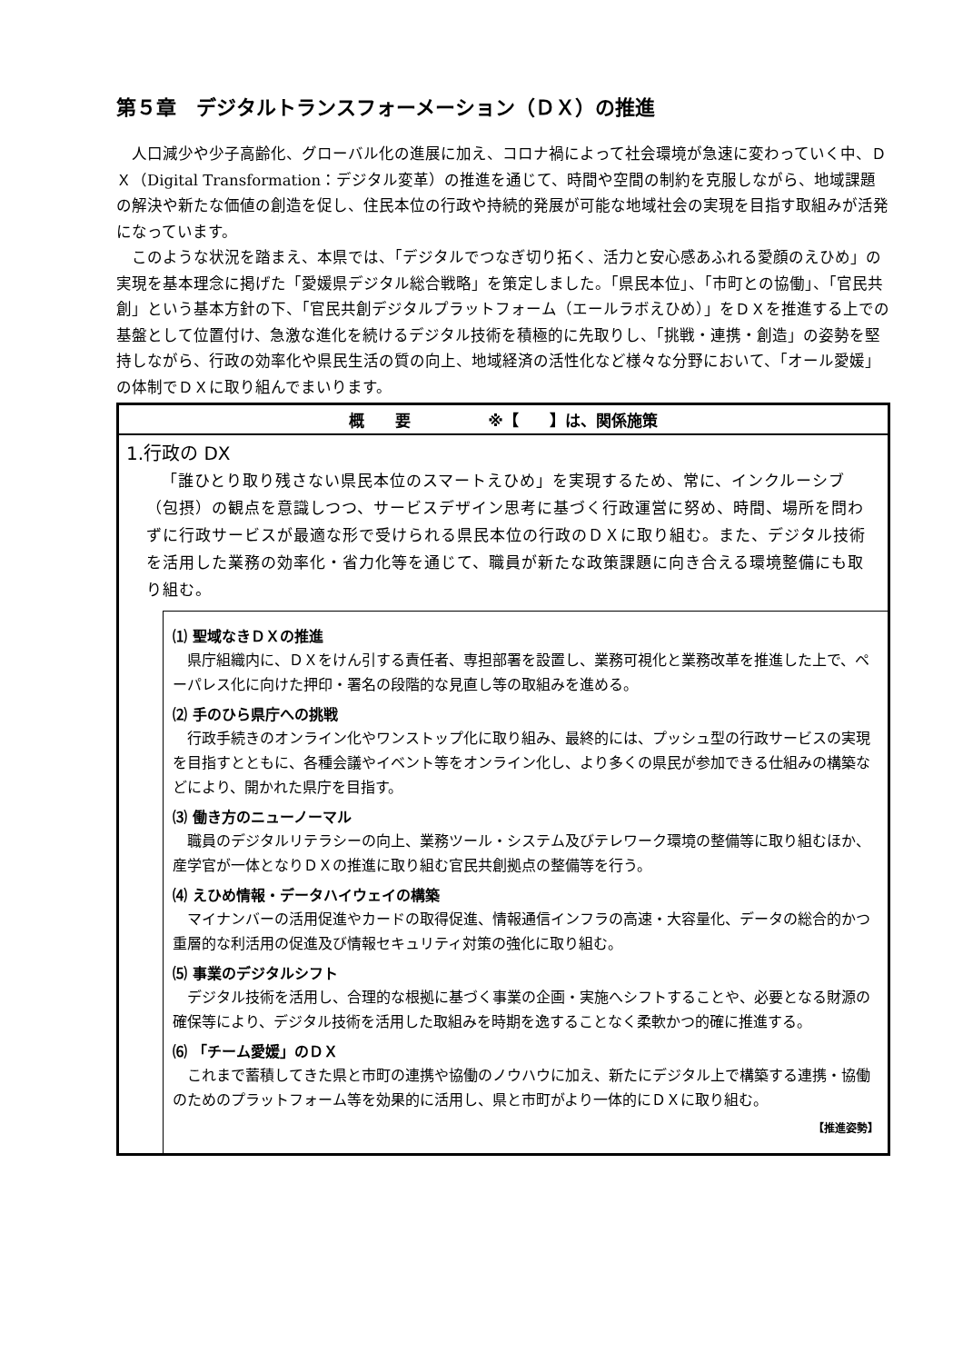第５章　デジタルトランスフォーメーション（ＤＸ）の推進
人口減少や少子高齢化、グローバル化の進展に加え、コロナ禍によって社会環境が急速に変わっていく中、ＤＸ（Digital Transformation：デジタル変革）の推進を通じて、時間や空間の制約を克服しながら、地域課題の解決や新たな価値の創造を促し、住民本位の行政や持続的発展が可能な地域社会の実現を目指す取組みが活発になっています。
このような状況を踏まえ、本県では、「デジタルでつなぎ切り拓く、活力と安心感あふれる愛顔のえひめ」の実現を基本理念に掲げた「愛媛県デジタル総合戦略」を策定しました。「県民本位」、「市町との協働」、「官民共創」という基本方針の下、「官民共創デジタルプラットフォーム（エールラボえひめ）」をＤＸを推進する上での基盤として位置付け、急激な進化を続けるデジタル技術を積極的に先取りし、「挑戦・連携・創造」の姿勢を堅持しながら、行政の効率化や県民生活の質の向上、地域経済の活性化など様々な分野において、「オール愛媛」の体制でＤＸに取り組んでまいります。
概　　要　　　　　※【　　】は、関係施策
1.行政の DX
「誰ひとり取り残さない県民本位のスマートえひめ」を実現するため、常に、インクルーシブ（包摂）の観点を意識しつつ、サービスデザイン思考に基づく行政運営に努め、時間、場所を問わずに行政サービスが最適な形で受けられる県民本位の行政のＤＸに取り組む。また、デジタル技術を活用した業務の効率化・省力化等を通じて、職員が新たな政策課題に向き合える環境整備にも取り組む。
⑴ 聖域なきＤＸの推進
県庁組織内に、ＤＸをけん引する責任者、専担部署を設置し、業務可視化と業務改革を推進した上で、ペーパレス化に向けた押印・署名の段階的な見直し等の取組みを進める。
⑵ 手のひら県庁への挑戦
行政手続きのオンライン化やワンストップ化に取り組み、最終的には、プッシュ型の行政サービスの実現を目指すとともに、各種会議やイベント等をオンライン化し、より多くの県民が参加できる仕組みの構築などにより、開かれた県庁を目指す。
⑶ 働き方のニューノーマル
職員のデジタルリテラシーの向上、業務ツール・システム及びテレワーク環境の整備等に取り組むほか、産学官が一体となりＤＸの推進に取り組む官民共創拠点の整備等を行う。
⑷ えひめ情報・データハイウェイの構築
マイナンバーの活用促進やカードの取得促進、情報通信インフラの高速・大容量化、データの総合的かつ重層的な利活用の促進及び情報セキュリティ対策の強化に取り組む。
⑸ 事業のデジタルシフト
デジタル技術を活用し、合理的な根拠に基づく事業の企画・実施へシフトすることや、必要となる財源の確保等により、デジタル技術を活用した取組みを時期を逸することなく柔軟かつ的確に推進する。
⑹ 「チーム愛媛」のＤＸ
これまで蓄積してきた県と市町の連携や協働のノウハウに加え、新たにデジタル上で構築する連携・協働のためのプラットフォーム等を効果的に活用し、県と市町がより一体的にＤＸに取り組む。
【推進姿勢】